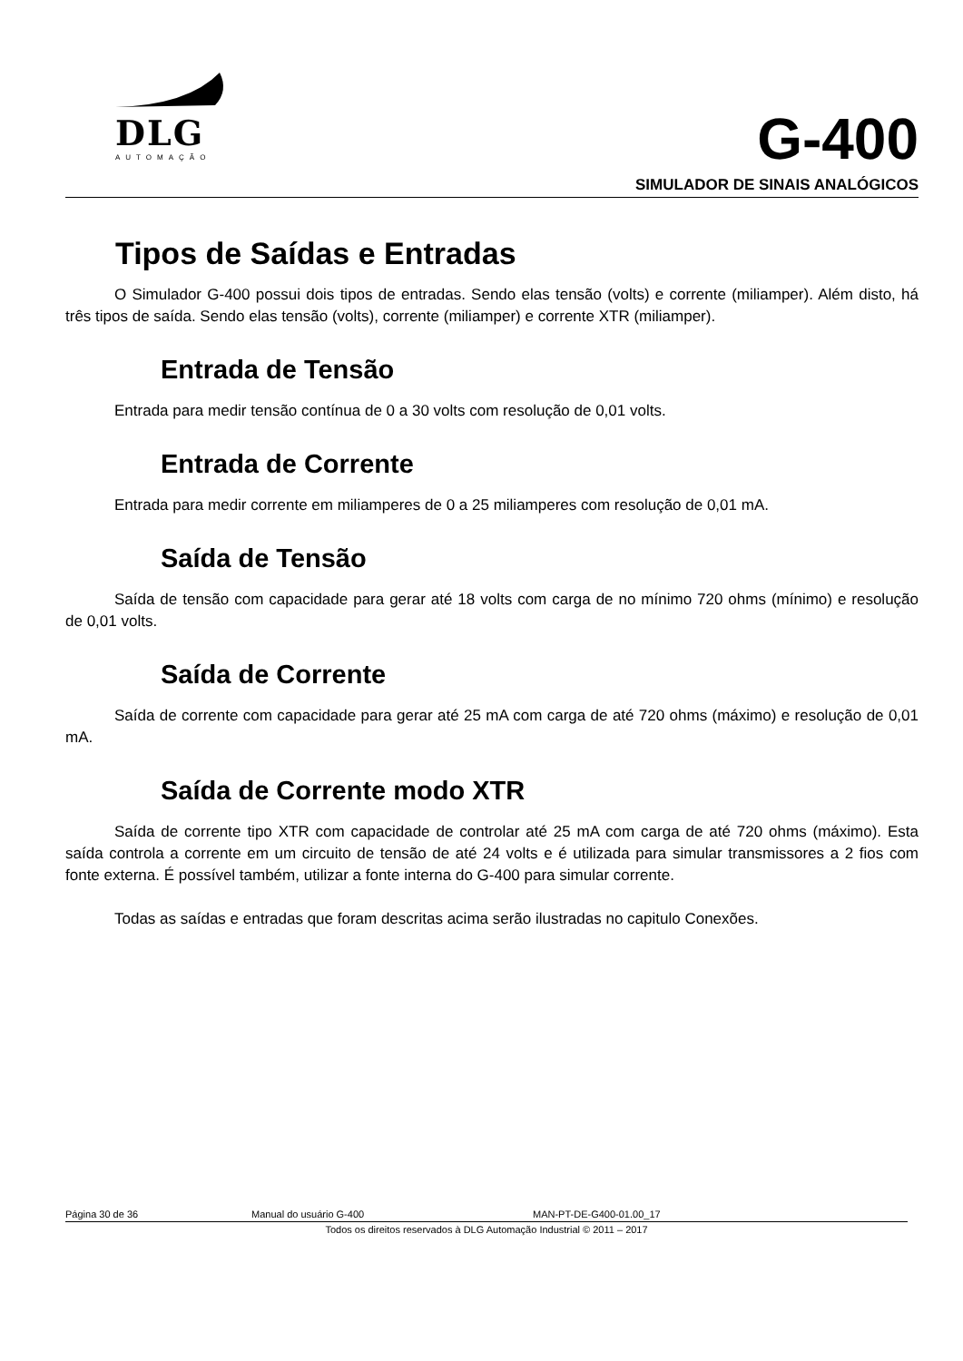DLG
AUTOMAÇÃO
G-400
SIMULADOR DE SINAIS ANALÓGICOS
Tipos de Saídas e Entradas
O Simulador G-400 possui dois tipos de entradas. Sendo elas tensão (volts) e corrente (miliamper). Além disto, há três tipos de saída. Sendo elas tensão (volts), corrente (miliamper) e corrente XTR (miliamper).
Entrada de Tensão
Entrada para medir tensão contínua de 0 a 30 volts com resolução de 0,01 volts.
Entrada de Corrente
Entrada para medir corrente em miliamperes de 0 a 25 miliamperes com resolução de 0,01 mA.
Saída de Tensão
Saída de tensão com capacidade para gerar até 18 volts com carga de no mínimo 720 ohms (mínimo) e resolução de 0,01 volts.
Saída de Corrente
Saída de corrente com capacidade para gerar até 25 mA com carga de até 720 ohms (máximo) e resolução de 0,01 mA.
Saída de Corrente modo XTR
Saída de corrente tipo XTR com capacidade de controlar até 25 mA com carga de até 720 ohms (máximo). Esta saída controla a corrente em um circuito de tensão de até 24 volts e é utilizada para simular transmissores a 2 fios com fonte externa. É possível também, utilizar a fonte interna do G-400 para simular corrente.
Todas as saídas e entradas que foram descritas acima serão ilustradas no capitulo Conexões.
Página 30 de 36 Manual do usuário G-400 MAN-PT-DE-G400-01.00_17
Todos os direitos reservados à DLG Automação Industrial © 2011 – 2017